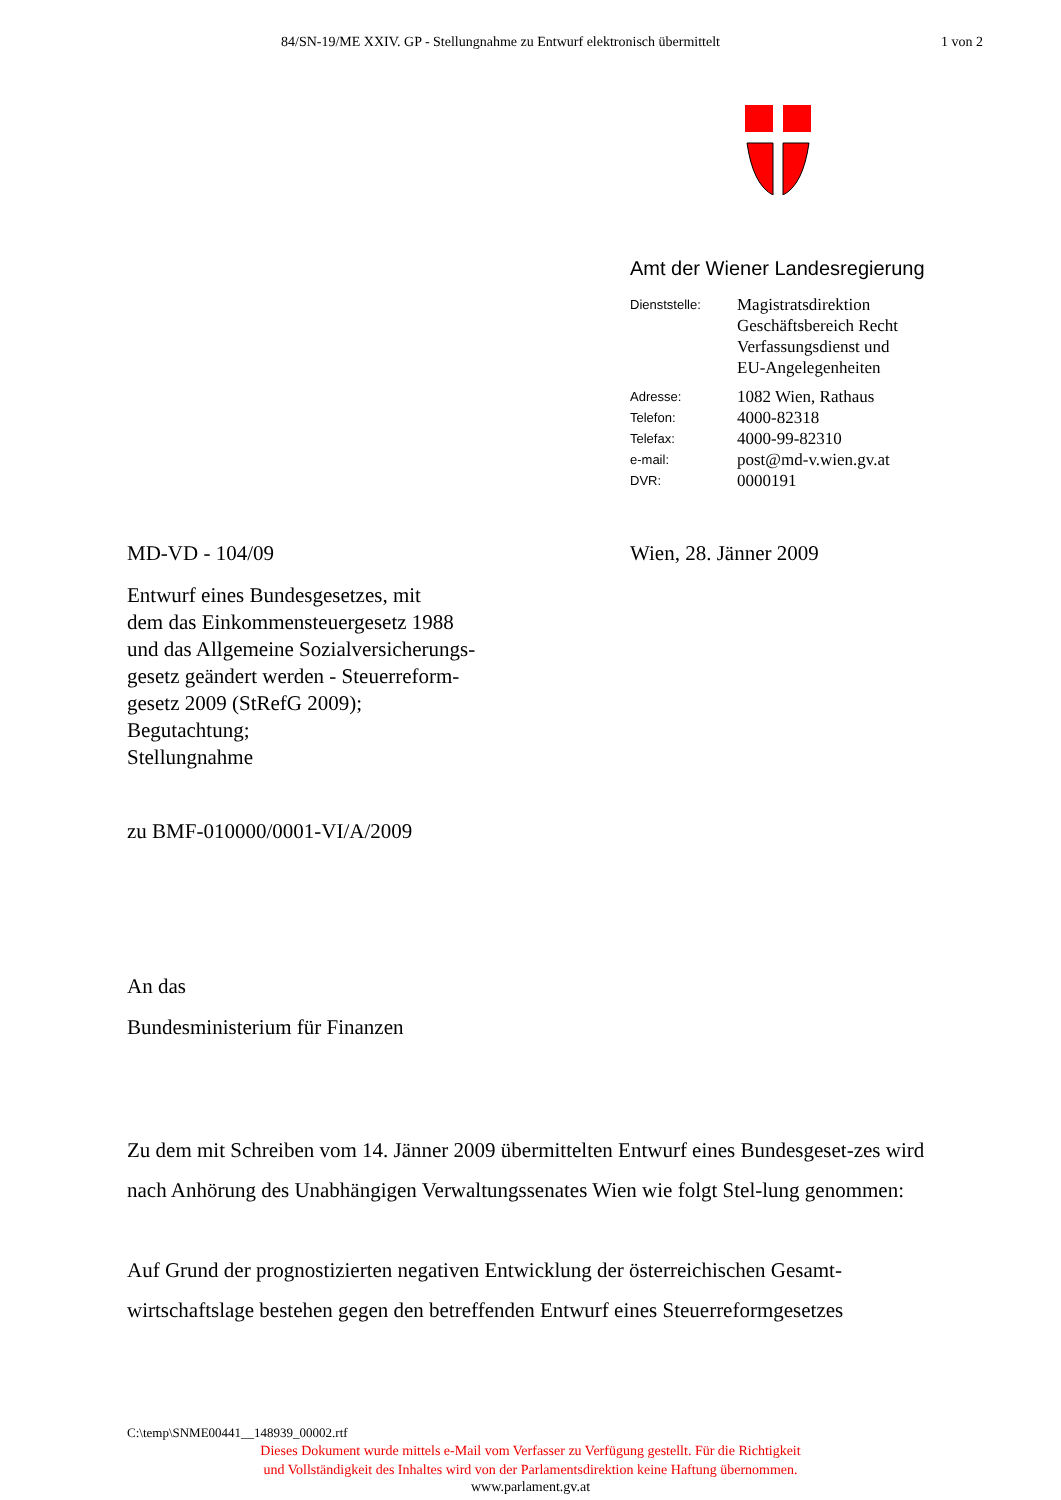84/SN-19/ME XXIV. GP - Stellungnahme zu Entwurf elektronisch übermittelt
1 von 2
Amt der Wiener Landesregierung
Dienststelle:
Magistratsdirektion
Geschäftsbereich Recht
Verfassungsdienst und
EU-Angelegenheiten
Adresse:
1082 Wien, Rathaus
Telefon:
4000-82318
Telefax:
4000-99-82310
e-mail:
post@md-v.wien.gv.at
DVR:
0000191
MD-VD - 104/09 Wien, 28. Jänner 2009
Entwurf eines Bundesgesetzes, mit
dem das Einkommensteuergesetz 1988
und das Allgemeine Sozialversicherungs-
gesetz geändert werden - Steuerreform-
gesetz 2009 (StRefG 2009);
Begutachtung;
Stellungnahme
zu BMF-010000/0001-VI/A/2009
An das
Bundesministerium für Finanzen
Zu dem mit Schreiben vom 14. Jänner 2009 übermittelten Entwurf eines Bundesgeset-zes wird nach Anhörung des Unabhängigen Verwaltungssenates Wien wie folgt Stel-lung genommen:
Auf Grund der prognostizierten negativen Entwicklung der österreichischen Gesamt-wirtschaftslage bestehen gegen den betreffenden Entwurf eines Steuerreformgesetzes
C:\temp\SNME00441__148939_00002.rtf
Dieses Dokument wurde mittels e-Mail vom Verfasser zu Verfügung gestellt. Für die Richtigkeit
und Vollständigkeit des Inhaltes wird von der Parlamentsdirektion keine Haftung übernommen.
www.parlament.gv.at